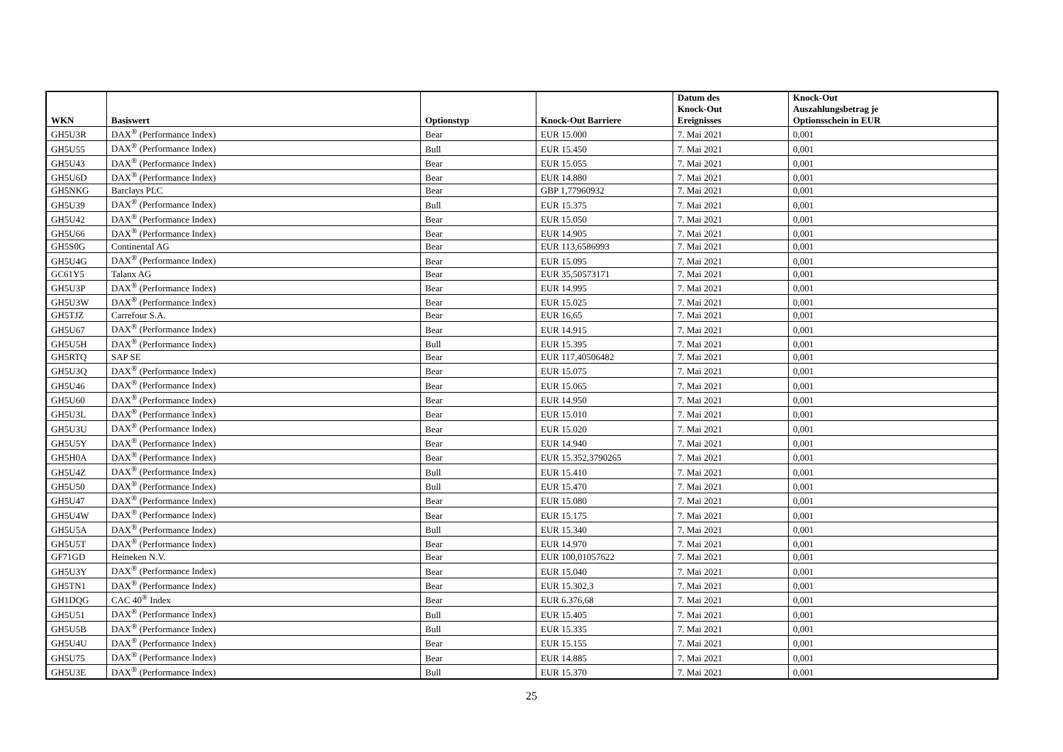| WKN | Basiswert | Optionstyp | Knock-Out Barriere | Datum des Knock-Out Ereignisses | Knock-Out Auszahlungsbetrag je Optionsschein in EUR |
| --- | --- | --- | --- | --- | --- |
| GH5U3R | DAX<sup>®</sup> (Performance Index) | Bear | EUR 15.000 | 7. Mai 2021 | 0,001 |
| GH5U55 | DAX<sup>®</sup> (Performance Index) | Bull | EUR 15.450 | 7. Mai 2021 | 0,001 |
| GH5U43 | DAX<sup>®</sup> (Performance Index) | Bear | EUR 15.055 | 7. Mai 2021 | 0,001 |
| GH5U6D | DAX<sup>®</sup> (Performance Index) | Bear | EUR 14.880 | 7. Mai 2021 | 0,001 |
| GH5NKG | Barclays PLC | Bear | GBP 1,77960932 | 7. Mai 2021 | 0,001 |
| GH5U39 | DAX<sup>®</sup> (Performance Index) | Bull | EUR 15.375 | 7. Mai 2021 | 0,001 |
| GH5U42 | DAX<sup>®</sup> (Performance Index) | Bear | EUR 15.050 | 7. Mai 2021 | 0,001 |
| GH5U66 | DAX<sup>®</sup> (Performance Index) | Bear | EUR 14.905 | 7. Mai 2021 | 0,001 |
| GH5S0G | Continental AG | Bear | EUR 113,6586993 | 7. Mai 2021 | 0,001 |
| GH5U4G | DAX<sup>®</sup> (Performance Index) | Bear | EUR 15.095 | 7. Mai 2021 | 0,001 |
| GC61Y5 | Talanx AG | Bear | EUR 35,50573171 | 7. Mai 2021 | 0,001 |
| GH5U3P | DAX<sup>®</sup> (Performance Index) | Bear | EUR 14.995 | 7. Mai 2021 | 0,001 |
| GH5U3W | DAX<sup>®</sup> (Performance Index) | Bear | EUR 15.025 | 7. Mai 2021 | 0,001 |
| GH5TJZ | Carrefour S.A. | Bear | EUR 16,65 | 7. Mai 2021 | 0,001 |
| GH5U67 | DAX<sup>®</sup> (Performance Index) | Bear | EUR 14.915 | 7. Mai 2021 | 0,001 |
| GH5U5H | DAX<sup>®</sup> (Performance Index) | Bull | EUR 15.395 | 7. Mai 2021 | 0,001 |
| GH5RTQ | SAP SE | Bear | EUR 117,40506482 | 7. Mai 2021 | 0,001 |
| GH5U3Q | DAX<sup>®</sup> (Performance Index) | Bear | EUR 15.075 | 7. Mai 2021 | 0,001 |
| GH5U46 | DAX<sup>®</sup> (Performance Index) | Bear | EUR 15.065 | 7. Mai 2021 | 0,001 |
| GH5U60 | DAX<sup>®</sup> (Performance Index) | Bear | EUR 14.950 | 7. Mai 2021 | 0,001 |
| GH5U3L | DAX<sup>®</sup> (Performance Index) | Bear | EUR 15.010 | 7. Mai 2021 | 0,001 |
| GH5U3U | DAX<sup>®</sup> (Performance Index) | Bear | EUR 15.020 | 7. Mai 2021 | 0,001 |
| GH5U5Y | DAX<sup>®</sup> (Performance Index) | Bear | EUR 14.940 | 7. Mai 2021 | 0,001 |
| GH5H0A | DAX<sup>®</sup> (Performance Index) | Bear | EUR 15.352,3790265 | 7. Mai 2021 | 0,001 |
| GH5U4Z | DAX<sup>®</sup> (Performance Index) | Bull | EUR 15.410 | 7. Mai 2021 | 0,001 |
| GH5U50 | DAX<sup>®</sup> (Performance Index) | Bull | EUR 15.470 | 7. Mai 2021 | 0,001 |
| GH5U47 | DAX<sup>®</sup> (Performance Index) | Bear | EUR 15.080 | 7. Mai 2021 | 0,001 |
| GH5U4W | DAX<sup>®</sup> (Performance Index) | Bear | EUR 15.175 | 7. Mai 2021 | 0,001 |
| GH5U5A | DAX<sup>®</sup> (Performance Index) | Bull | EUR 15.340 | 7. Mai 2021 | 0,001 |
| GH5U5T | DAX<sup>®</sup> (Performance Index) | Bear | EUR 14.970 | 7. Mai 2021 | 0,001 |
| GF71GD | Heineken N.V. | Bear | EUR 100,01057622 | 7. Mai 2021 | 0,001 |
| GH5U3Y | DAX<sup>®</sup> (Performance Index) | Bear | EUR 15.040 | 7. Mai 2021 | 0,001 |
| GH5TN1 | DAX<sup>®</sup> (Performance Index) | Bear | EUR 15.302,3 | 7. Mai 2021 | 0,001 |
| GH1DQG | CAC 40<sup>®</sup> Index | Bear | EUR 6.376,68 | 7. Mai 2021 | 0,001 |
| GH5U51 | DAX<sup>®</sup> (Performance Index) | Bull | EUR 15.405 | 7. Mai 2021 | 0,001 |
| GH5U5B | DAX<sup>®</sup> (Performance Index) | Bull | EUR 15.335 | 7. Mai 2021 | 0,001 |
| GH5U4U | DAX<sup>®</sup> (Performance Index) | Bear | EUR 15.155 | 7. Mai 2021 | 0,001 |
| GH5U75 | DAX<sup>®</sup> (Performance Index) | Bear | EUR 14.885 | 7. Mai 2021 | 0,001 |
| GH5U3E | DAX<sup>®</sup> (Performance Index) | Bull | EUR 15.370 | 7. Mai 2021 | 0,001 |
25